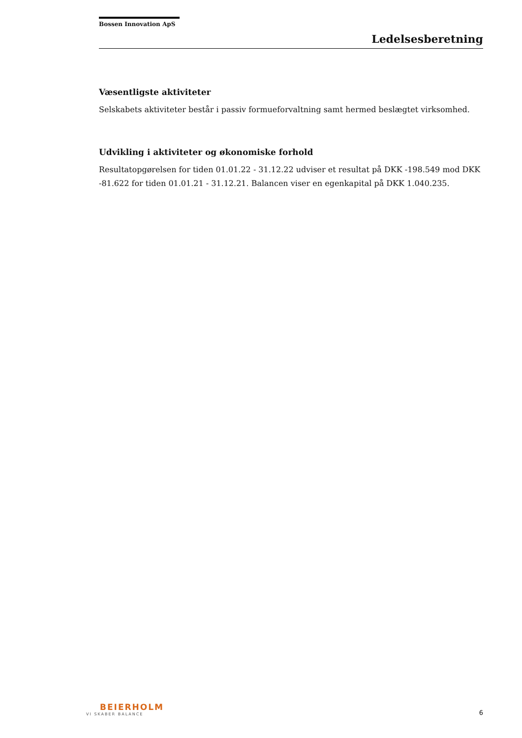Bossen Innovation ApS
Ledelsesberetning
Væsentligste aktiviteter
Selskabets aktiviteter består i passiv formueforvaltning samt hermed beslægtet virksomhed.
Udvikling i aktiviteter og økonomiske forhold
Resultatopgørelsen for tiden 01.01.22 - 31.12.22 udviser et resultat på DKK -198.549 mod DKK -81.622 for tiden 01.01.21 - 31.12.21. Balancen viser en egenkapital på DKK 1.040.235.
BEIERHOLM
VI SKABER BALANCE
6